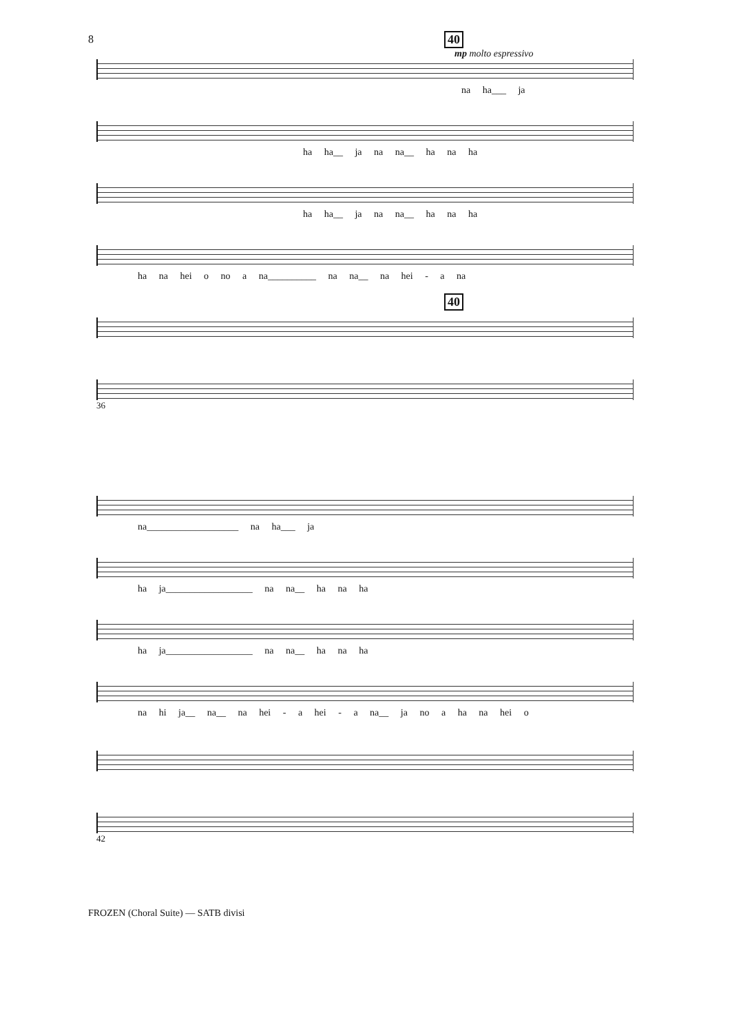8
40
mp molto espressivo
na ha___ ja
ha ha__ ja na na__ ha na ha
ha ha__ ja na na__ ha na ha
ha na hei o no a na__________ na na__ na hei - a na
40
36
na___________________ na ha___ ja
ha ja__________________ na na__ ha na ha
ha ja__________________ na na__ ha na ha
na hi ja__ na__ na hei - a hei - a na__ ja no a ha na hei o
42
FROZEN (Choral Suite) — SATB divisi